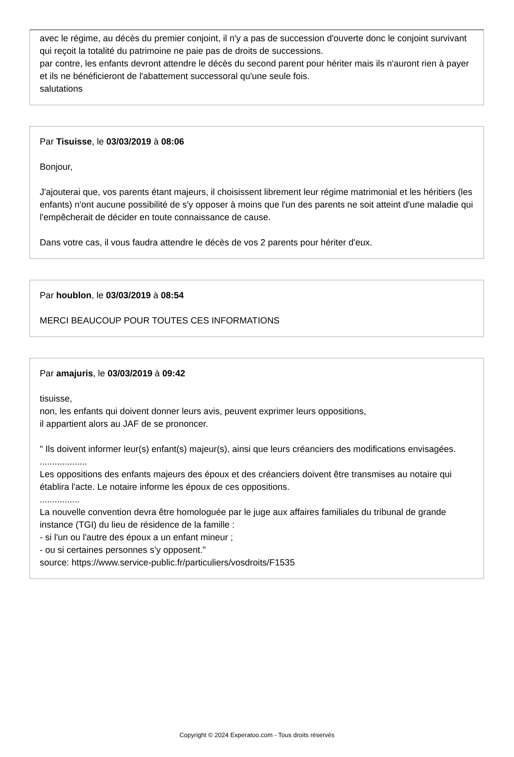avec le régime, au décès du premier conjoint, il n'y a pas de succession d'ouverte donc le conjoint survivant qui reçoit la totalité du patrimoine ne paie pas de droits de successions.
par contre, les enfants devront attendre le décès du second parent pour hériter mais ils n'auront rien à payer et ils ne bénéficieront de l'abattement successoral qu'une seule fois.
salutations
Par Tisuisse, le 03/03/2019 à 08:06
Bonjour,
J'ajouterai que, vos parents étant majeurs, il choisissent librement leur régime matrimonial et les héritiers (les enfants) n'ont aucune possibilité de s'y opposer à moins que l'un des parents ne soit atteint d'une maladie qui l'empêcherait de décider en toute connaissance de cause.
Dans votre cas, il vous faudra attendre le décès de vos 2 parents pour hériter d'eux.
Par houblon, le 03/03/2019 à 08:54
MERCI BEAUCOUP POUR TOUTES CES INFORMATIONS
Par amajuris, le 03/03/2019 à 09:42
tisuisse,
non, les enfants qui doivent donner leurs avis, peuvent exprimer leurs oppositions,
il appartient alors au JAF de se prononcer.
" Ils doivent informer leur(s) enfant(s) majeur(s), ainsi que leurs créanciers des modifications envisagées.
...................
Les oppositions des enfants majeurs des époux et des créanciers doivent être transmises au notaire qui établira l'acte. Le notaire informe les époux de ces oppositions.
................
La nouvelle convention devra être homologuée par le juge aux affaires familiales du tribunal de grande instance (TGI) du lieu de résidence de la famille :
- si l'un ou l'autre des époux a un enfant mineur ;
- ou si certaines personnes s’y opposent."
source: https://www.service-public.fr/particuliers/vosdroits/F1535
Copyright © 2024 Experatoo.com - Tous droits réservés